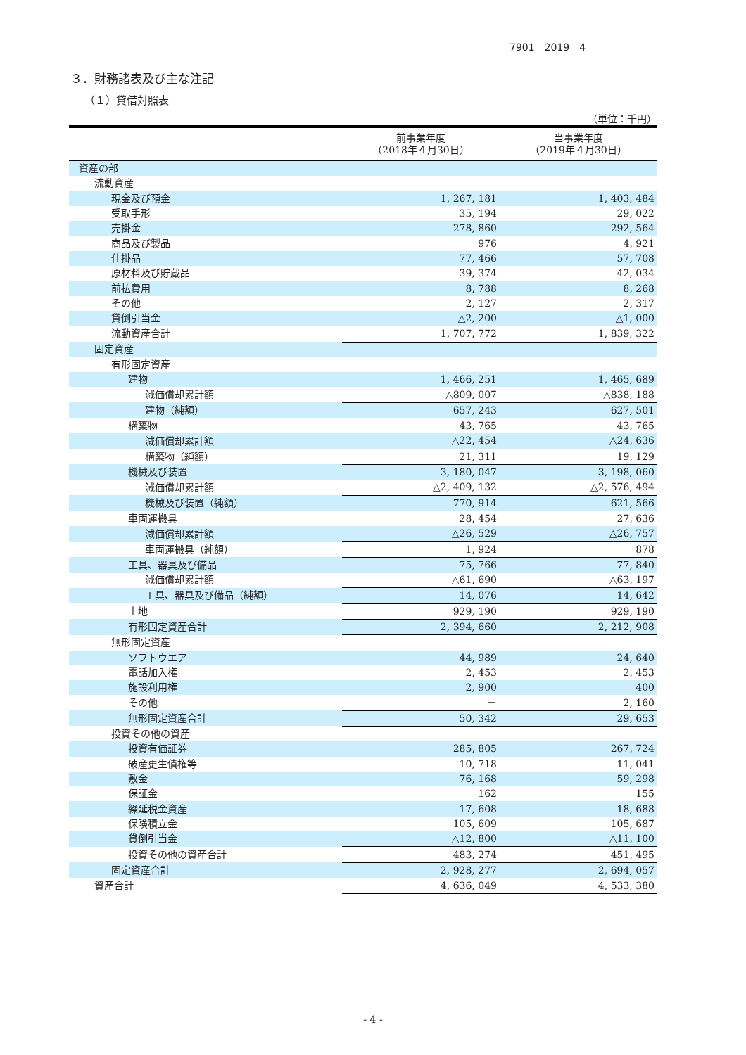7901　2019　4
３．財務諸表及び主な注記
（１）貸借対照表
（単位：千円）
| | 前事業年度 （2018年４月30日） | 当事業年度 （2019年４月30日） |
| --- | --- | --- |
| 資産の部 | | |
| 流動資産 | | |
| 現金及び預金 | 1, 267, 181 | 1, 403, 484 |
| 受取手形 | 35, 194 | 29, 022 |
| 売掛金 | 278, 860 | 292, 564 |
| 商品及び製品 | 976 | 4, 921 |
| 仕掛品 | 77, 466 | 57, 708 |
| 原材料及び貯蔵品 | 39, 374 | 42, 034 |
| 前払費用 | 8, 788 | 8, 268 |
| その他 | 2, 127 | 2, 317 |
| 貸倒引当金 | △2, 200 | △1, 000 |
| 流動資産合計 | 1, 707, 772 | 1, 839, 322 |
| 固定資産 | | |
| 有形固定資産 | | |
| 建物 | 1, 466, 251 | 1, 465, 689 |
| 減価償却累計額 | △809, 007 | △838, 188 |
| 建物（純額） | 657, 243 | 627, 501 |
| 構築物 | 43, 765 | 43, 765 |
| 減価償却累計額 | △22, 454 | △24, 636 |
| 構築物（純額） | 21, 311 | 19, 129 |
| 機械及び装置 | 3, 180, 047 | 3, 198, 060 |
| 減価償却累計額 | △2, 409, 132 | △2, 576, 494 |
| 機械及び装置（純額） | 770, 914 | 621, 566 |
| 車両運搬具 | 28, 454 | 27, 636 |
| 減価償却累計額 | △26, 529 | △26, 757 |
| 車両運搬具（純額） | 1, 924 | 878 |
| 工具、器具及び備品 | 75, 766 | 77, 840 |
| 減価償却累計額 | △61, 690 | △63, 197 |
| 工具、器具及び備品（純額） | 14, 076 | 14, 642 |
| 土地 | 929, 190 | 929, 190 |
| 有形固定資産合計 | 2, 394, 660 | 2, 212, 908 |
| 無形固定資産 | | |
| ソフトウエア | 44, 989 | 24, 640 |
| 電話加入権 | 2, 453 | 2, 453 |
| 施設利用権 | 2, 900 | 400 |
| その他 | － | 2, 160 |
| 無形固定資産合計 | 50, 342 | 29, 653 |
| 投資その他の資産 | | |
| 投資有価証券 | 285, 805 | 267, 724 |
| 破産更生債権等 | 10, 718 | 11, 041 |
| 敷金 | 76, 168 | 59, 298 |
| 保証金 | 162 | 155 |
| 繰延税金資産 | 17, 608 | 18, 688 |
| 保険積立金 | 105, 609 | 105, 687 |
| 貸倒引当金 | △12, 800 | △11, 100 |
| 投資その他の資産合計 | 483, 274 | 451, 495 |
| 固定資産合計 | 2, 928, 277 | 2, 694, 057 |
| 資産合計 | 4, 636, 049 | 4, 533, 380 |
- 4 -